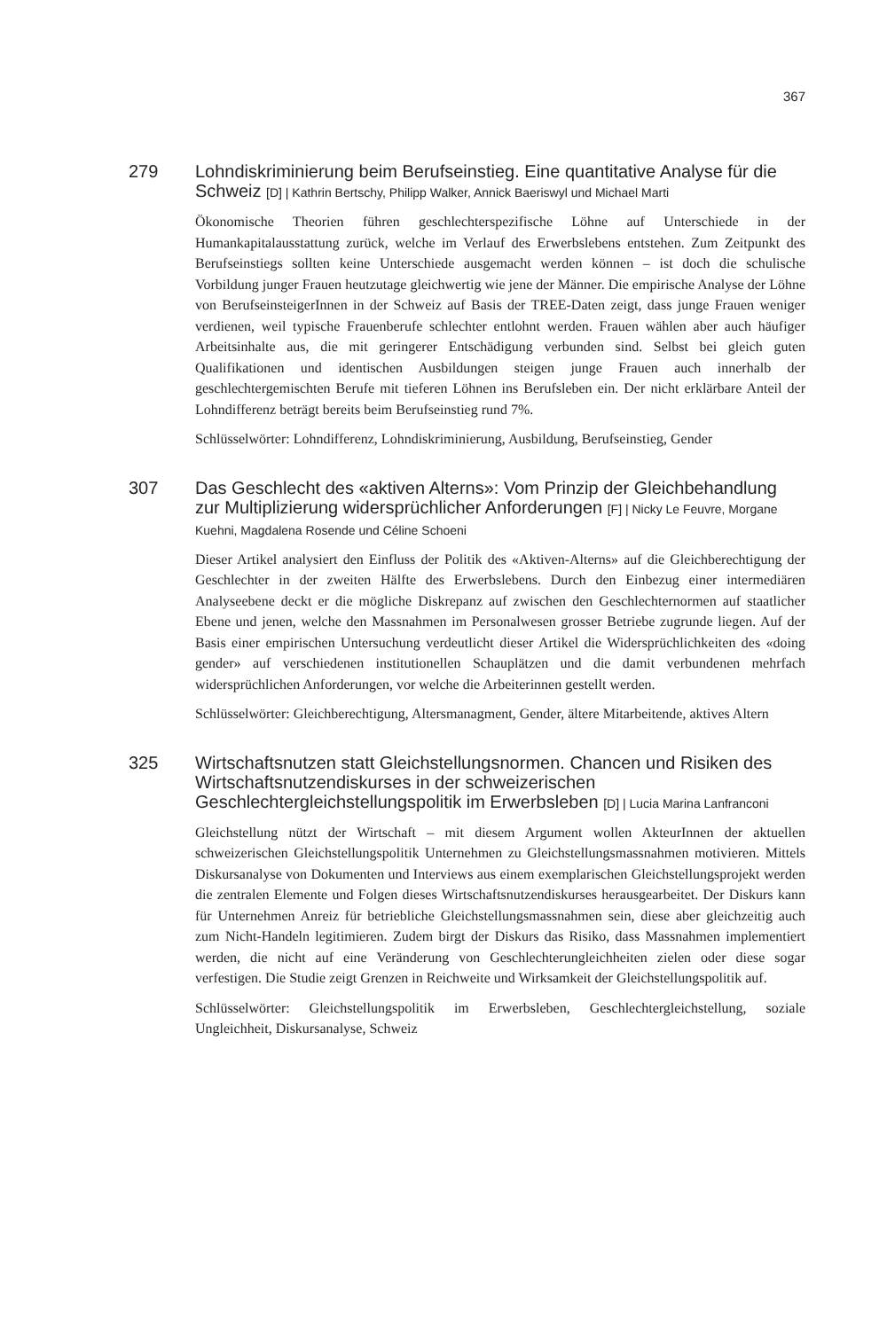367
279
Lohndiskriminierung beim Berufseinstieg. Eine quantitative Analyse für die Schweiz [D] | Kathrin Bertschy, Philipp Walker, Annick Baeriswyl und Michael Marti
Ökonomische Theorien führen geschlechterspezifische Löhne auf Unterschiede in der Humankapitalausstattung zurück, welche im Verlauf des Erwerbslebens entstehen. Zum Zeitpunkt des Berufseinstiegs sollten keine Unterschiede ausgemacht werden können – ist doch die schulische Vorbildung junger Frauen heutzutage gleichwertig wie jene der Männer. Die empirische Analyse der Löhne von BerufseinsteigerInnen in der Schweiz auf Basis der TREE-Daten zeigt, dass junge Frauen weniger verdienen, weil typische Frauenberufe schlechter entlohnt werden. Frauen wählen aber auch häufiger Arbeitsinhalte aus, die mit geringerer Entschädigung verbunden sind. Selbst bei gleich guten Qualifikationen und identischen Ausbildungen steigen junge Frauen auch innerhalb der geschlechtergemischten Berufe mit tieferen Löhnen ins Berufsleben ein. Der nicht erklärbare Anteil der Lohndifferenz beträgt bereits beim Berufseinstieg rund 7%.
Schlüsselwörter: Lohndifferenz, Lohndiskriminierung, Ausbildung, Berufseinstieg, Gender
307
Das Geschlecht des «aktiven Alterns»: Vom Prinzip der Gleichbehandlung zur Multiplizierung widersprüchlicher Anforderungen [F] | Nicky Le Feuvre, Morgane Kuehni, Magdalena Rosende und Céline Schoeni
Dieser Artikel analysiert den Einfluss der Politik des «Aktiven-Alterns» auf die Gleichberechtigung der Geschlechter in der zweiten Hälfte des Erwerbslebens. Durch den Einbezug einer intermediären Analyseebene deckt er die mögliche Diskrepanz auf zwischen den Geschlechternormen auf staatlicher Ebene und jenen, welche den Massnahmen im Personalwesen grosser Betriebe zugrunde liegen. Auf der Basis einer empirischen Untersuchung verdeutlicht dieser Artikel die Widersprüchlichkeiten des «doing gender» auf verschiedenen institutionellen Schauplätzen und die damit verbundenen mehrfach widersprüchlichen Anforderungen, vor welche die Arbeiterinnen gestellt werden.
Schlüsselwörter: Gleichberechtigung, Altersmanagment, Gender, ältere Mitarbeitende, aktives Altern
325
Wirtschaftsnutzen statt Gleichstellungsnormen. Chancen und Risiken des Wirtschaftsnutzendiskurses in der schweizerischen Geschlechtergleichstellungspolitik im Erwerbsleben [D] | Lucia Marina Lanfranconi
Gleichstellung nützt der Wirtschaft – mit diesem Argument wollen AkteurInnen der aktuellen schweizerischen Gleichstellungspolitik Unternehmen zu Gleichstellungsmassnahmen motivieren. Mittels Diskursanalyse von Dokumenten und Interviews aus einem exemplarischen Gleichstellungsprojekt werden die zentralen Elemente und Folgen dieses Wirtschaftsnutzendiskurses herausgearbeitet. Der Diskurs kann für Unternehmen Anreiz für betriebliche Gleichstellungsmassnahmen sein, diese aber gleichzeitig auch zum Nicht-Handeln legitimieren. Zudem birgt der Diskurs das Risiko, dass Massnahmen implementiert werden, die nicht auf eine Veränderung von Geschlechterungleichheiten zielen oder diese sogar verfestigen. Die Studie zeigt Grenzen in Reichweite und Wirksamkeit der Gleichstellungspolitik auf.
Schlüsselwörter: Gleichstellungspolitik im Erwerbsleben, Geschlechtergleichstellung, soziale Ungleichheit, Diskursanalyse, Schweiz